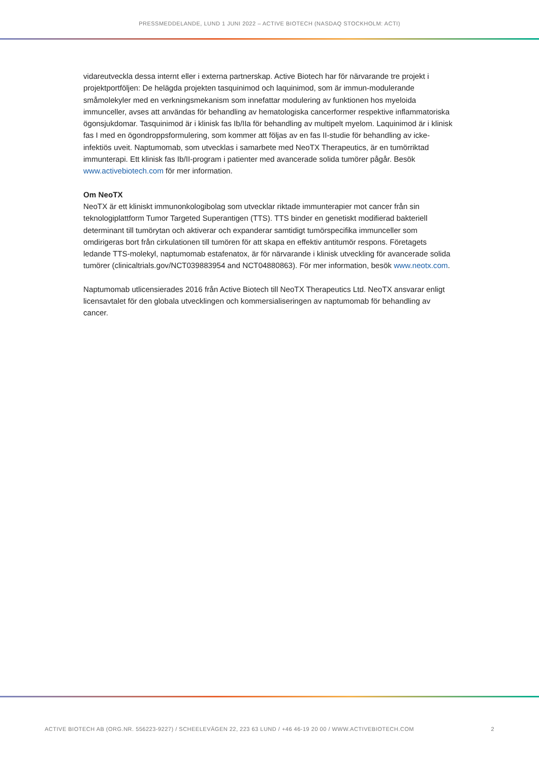PRESSMEDDELANDE, LUND 1 JUNI 2022 – ACTIVE BIOTECH (NASDAQ STOCKHOLM: ACTI)
vidareutveckla dessa internt eller i externa partnerskap. Active Biotech har för närvarande tre projekt i projektportföljen: De helägda projekten tasquinimod och laquinimod, som är immun-modulerande småmolekyler med en verkningsmekanism som innefattar modulering av funktionen hos myeloida immunceller, avses att användas för behandling av hematologiska cancerformer respektive inflammatoriska ögonsjukdomar. Tasquinimod är i klinisk fas Ib/IIa för behandling av multipelt myelom. Laquinimod är i klinisk fas I med en ögondroppsformulering, som kommer att följas av en fas II-studie för behandling av icke-infektiös uveit. Naptumomab, som utvecklas i samarbete med NeoTX Therapeutics, är en tumörriktad immunterapi. Ett klinisk fas Ib/II-program i patienter med avancerade solida tumörer pågår. Besök www.activebiotech.com för mer information.
Om NeoTX
NeoTX är ett kliniskt immunonkologibolag som utvecklar riktade immunterapier mot cancer från sin teknologiplattform Tumor Targeted Superantigen (TTS). TTS binder en genetiskt modifierad bakteriell determinant till tumörytan och aktiverar och expanderar samtidigt tumörspecifika immunceller som omdirigeras bort från cirkulationen till tumören för att skapa en effektiv antitumör respons. Företagets ledande TTS-molekyl, naptumomab estafenatox, är för närvarande i klinisk utveckling för avancerade solida tumörer (clinicaltrials.gov/NCT039883954 and NCT04880863). För mer information, besök www.neotx.com.
Naptumomab utlicensierades 2016 från Active Biotech till NeoTX Therapeutics Ltd. NeoTX ansvarar enligt licensavtalet för den globala utvecklingen och kommersialiseringen av naptumomab för behandling av cancer.
ACTIVE BIOTECH AB (ORG.NR. 556223-9227) / SCHEELEVÄGEN 22, 223 63 LUND / +46 46-19 20 00 / WWW.ACTIVEBIOTECH.COM 2